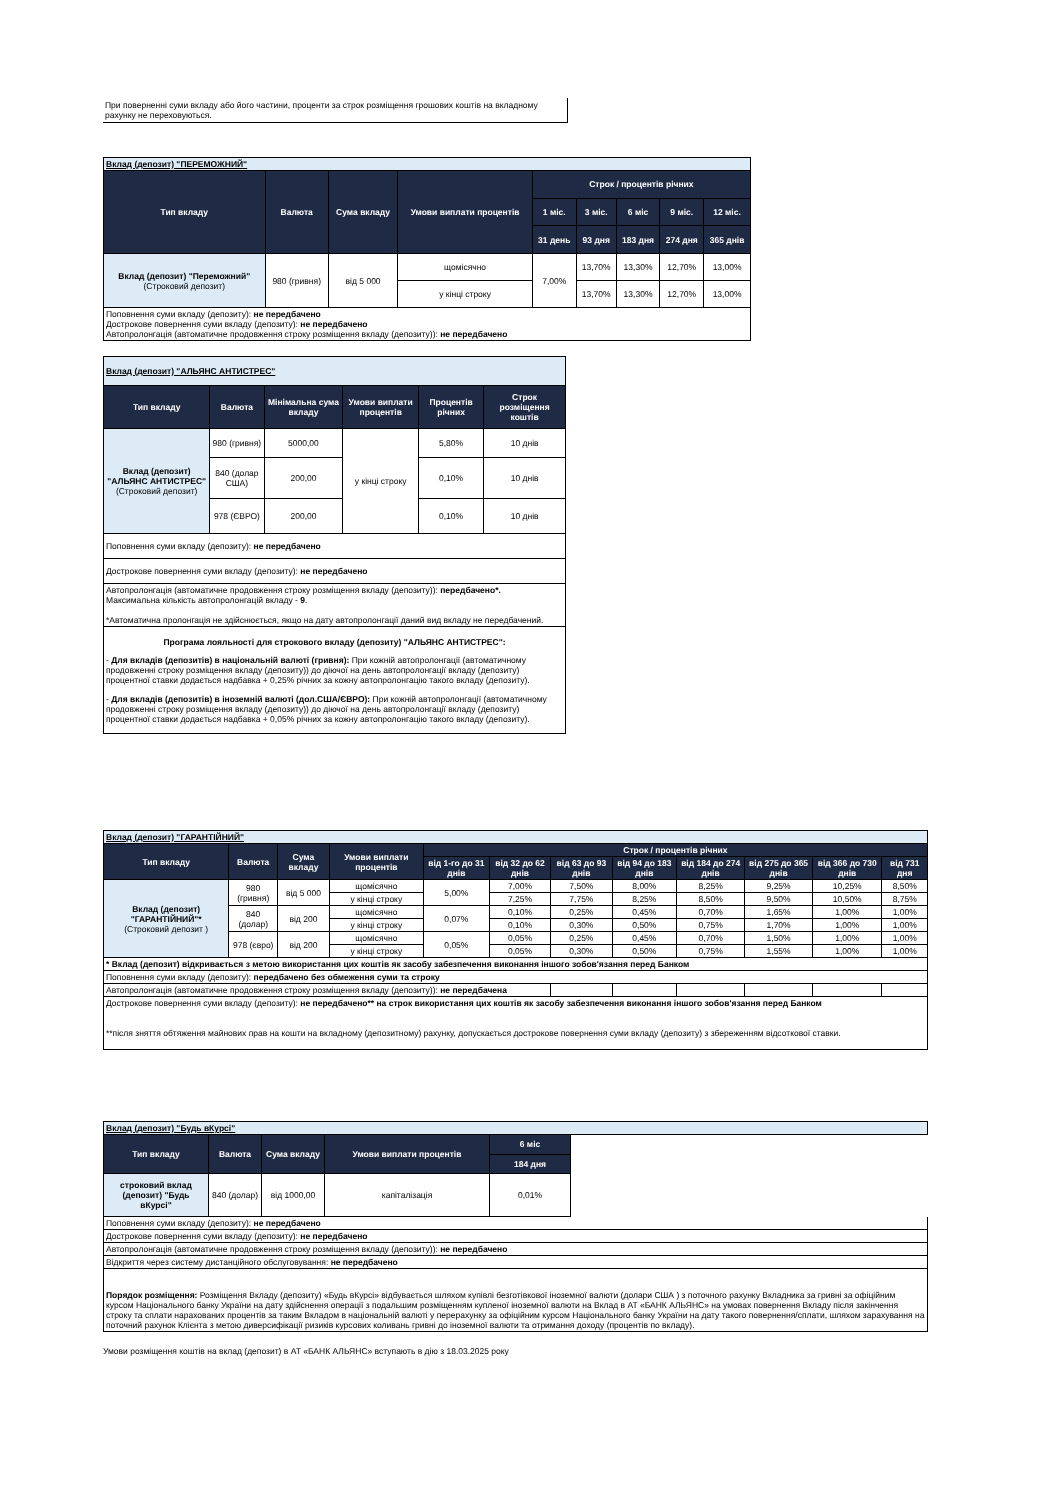При поверненні суми вкладу або його частини, проценти за строк розміщення грошових коштів на вкладному рахунку не переховуються.
| Вклад (депозит) "ПЕРЕМОЖНИЙ" | | | | | | | | |
| Тип вкладу | Валюта | Сума вкладу | Умови виплати процентів | Строк / процентів річних | | | | |
| | | | | 1 міс. | 3 міс. | 6 міс | 9 міс. | 12 міс. |
| | | | | 31 день | 93 дня | 183 дня | 274 дня | 365 днів |
| Вклад (депозит) "Переможний" (Строковий депозит) | 980 (гривня) | від 5 000 | щомісячно | 7,00% | 13,70% | 13,30% | 12,70% | 13,00% |
| | | | у кінці строку | | 13,70% | 13,30% | 12,70% | 13,00% |
| Поповнення суми вкладу (депозиту): не передбачено Дострокове повернення суми вкладу (депозиту): не передбачено Автопролонгація (автоматичне продовження строку розміщення вкладу (депозиту)): не передбачено | | | | | | | | |
| Вклад (депозит) "АЛЬЯНС АНТИСТРЕС" | | | | | |
| Тип вкладу | Валюта | Мінімальна сума вкладу | Умови виплати процентів | Процентів річних | Строк розміщення коштів |
| Вклад (депозит) "АЛЬЯНС АНТИСТРЕС" (Строковий депозит) | 980 (гривня) | 5000,00 | у кінці строку | 5,80% | 10 днів |
| | 840 (долар США) | 200,00 | | 0,10% | 10 днів |
| | 978 (ЄВРО) | 200,00 | | 0,10% | 10 днів |
| Поповнення суми вкладу (депозиту): не передбачено | | | | | |
| Дострокове повернення суми вкладу (депозиту): не передбачено | | | | | |
| Автопролонгація (автоматичне продовження строку розміщення вкладу (депозиту)): передбачено*. Максимальна кількість автопролонгацій вкладу - 9 . *Автоматична пролонгація не здійснюється, якщо на дату автопролонгації даний вид вкладу не передбачений. | | | | | |
| Програма лояльності для строкового вкладу (депозиту) "АЛЬЯНС АНТИСТРЕС": - Для вкладів (депозитів) в національній валюті (гривня): При кожній автопролонгації (автоматичному продовженні строку розміщення вкладу (депозиту)) до діючої на день автопролонгації вкладу (депозиту) процентної ставки додається надбавка + 0,25% річних за кожну автопролонгацію такого вкладу (депозиту). - Для вкладів (депозитів) в іноземній валюті (дол.США/ЄВРО): При кожній автопролонгації (автоматичному продовженні строку розміщення вкладу (депозиту)) до діючої на день автопролонгації вкладу (депозиту) процентної ставки додається надбавка + 0,05% річних за кожну автопролонгацію такого вкладу (депозиту). | | | | | |
| Вклад (депозит) "ГАРАНТІЙНИЙ" | | | | | | | | | | | |
| Тип вкладу | Валюта | Сума вкладу | Умови виплати процентів | Строк / процентів річних | | | | | | | |
| | | | | від 1-го до 31 днів | від 32 до 62 днів | від 63 до 93 днів | від 94 до 183 днів | від 184 до 274 днів | від 275 до 365 днів | від 366 до 730 днів | від 731 дня |
| Вклад (депозит) "ГАРАНТІЙНИЙ"* (Строковий депозит ) | 980 (гривня) | від 5 000 | щомісячно | 5,00% | 7,00% | 7,50% | 8,00% | 8,25% | 9,25% | 10,25% | 8,50% |
| | | | у кінці строку | | 7,25% | 7,75% | 8,25% | 8,50% | 9,50% | 10,50% | 8,75% |
| | 840 (долар) | від 200 | щомісячно | 0,07% | 0,10% | 0,25% | 0,45% | 0,70% | 1,65% | 1,00% | 1,00% |
| | | | у кінці строку | | 0,10% | 0,30% | 0,50% | 0,75% | 1,70% | 1,00% | 1,00% |
| | 978 (євро) | від 200 | щомісячно | 0,05% | 0,05% | 0,25% | 0,45% | 0,70% | 1,50% | 1,00% | 1,00% |
| | | | у кінці строку | | 0,05% | 0,30% | 0,50% | 0,75% | 1,55% | 1,00% | 1,00% |
| * Вклад (депозит) відкривається з метою використання цих коштів як засобу забезпечення виконання іншого зобов'язання перед Банком | | | | | | | | | | | |
| Поповнення суми вкладу (депозиту): передбачено без обмеження суми та строку | | | | | | | | | | | |
| Автопролонгація (автоматичне продовження строку розміщення вкладу (депозиту)): не передбачена | | | | | | | | | | | |
| Дострокове повернення суми вкладу (депозиту): не передбачено** на строк використання цих коштів як засобу забезпечення виконання іншого зобов'язання перед Банком **після зняття обтяження майнових прав на кошти на вкладному (депозитному) рахунку, допускається дострокове повернення суми вкладу (депозиту) з збереженням відсоткової ставки. | | | | | | | | | | | |
| Вклад (депозит) "Будь вКурсі" | | | | | |
| Тип вкладу | Валюта | Сума вкладу | Умови виплати процентів | 6 міс | |
| | | | | 184 дня | |
| строковий вклад (депозит) "Будь вКурсі" | 840 (долар) | від 1000,00 | капіталізація | 0,01% | |
| Поповнення суми вкладу (депозиту): не передбачено | | | | | |
| Дострокове повернення суми вкладу (депозиту): не передбачено | | | | | |
| Автопролонгація (автоматичне продовження строку розміщення вкладу (депозиту)): не передбачено | | | | | |
| Відкриття через систему дистанційного обслуговування: не передбачено | | | | | |
| Порядок розміщення: Розміщення Вкладу (депозиту) «Будь вКурсі» відбувається шляхом купівлі безготівкової іноземної валюти (долари США ) з поточного рахунку Вкладника за гривні за офіційним курсом Національного банку України на дату здійснення операції з подальшим розміщенням купленої іноземної валюти на Вклад в АТ «БАНК АЛЬЯНС» на умовах повернення Вкладу після закінчення строку та сплати нарахованих процентів за таким Вкладом в національній валюті у перерахунку за офіційним курсом Національного банку України на дату такого повернення/сплати, шляхом зарахування на поточний рахунок Клієнта з метою диверсифікації ризиків курсових коливань гривні до іноземної валюти та отримання доходу (процентів по вкладу). | | | | | |
Умови розміщення коштів на вклад (депозит) в АТ «БАНК АЛЬЯНС» вступають в дію з 18.03.2025 року